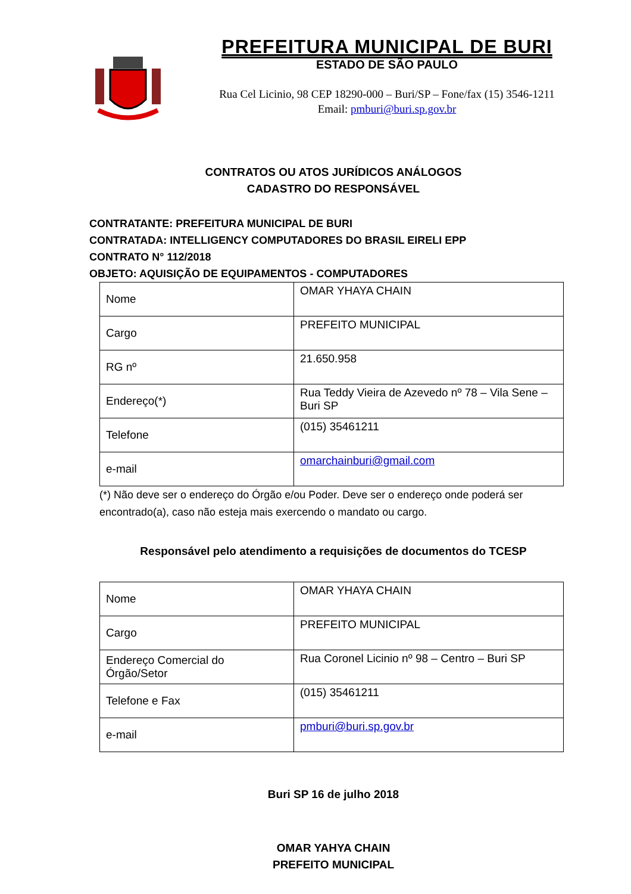PREFEITURA MUNICIPAL DE BURI
ESTADO DE SÃO PAULO
Rua Cel Licinio, 98 CEP 18290-000 – Buri/SP – Fone/fax (15) 3546-1211
Email: pmburi@buri.sp.gov.br
CONTRATOS OU ATOS JURÍDICOS ANÁLOGOS
CADASTRO DO RESPONSÁVEL
CONTRATANTE: PREFEITURA MUNICIPAL DE BURI
CONTRATADA: INTELLIGENCY COMPUTADORES DO BRASIL EIRELI EPP
CONTRATO N° 112/2018
OBJETO: AQUISIÇÃO DE EQUIPAMENTOS - COMPUTADORES
| Nome | OMAR YHAYA CHAIN |
| Cargo | PREFEITO MUNICIPAL |
| RG nº | 21.650.958 |
| Endereço(*) | Rua Teddy Vieira de Azevedo nº 78 – Vila Sene – Buri SP |
| Telefone | (015) 35461211 |
| e-mail | omarchainburi@gmail.com |
(*) Não deve ser o endereço do Órgão e/ou Poder. Deve ser o endereço onde poderá ser encontrado(a), caso não esteja mais exercendo o mandato ou cargo.
Responsável pelo atendimento a requisições de documentos do TCESP
| Nome | OMAR YHAYA CHAIN |
| Cargo | PREFEITO MUNICIPAL |
| Endereço Comercial do Órgão/Setor | Rua Coronel Licinio nº 98 – Centro – Buri SP |
| Telefone e Fax | (015) 35461211 |
| e-mail | pmburi@buri.sp.gov.br |
Buri SP 16 de julho 2018
OMAR YAHYA CHAIN
PREFEITO MUNICIPAL